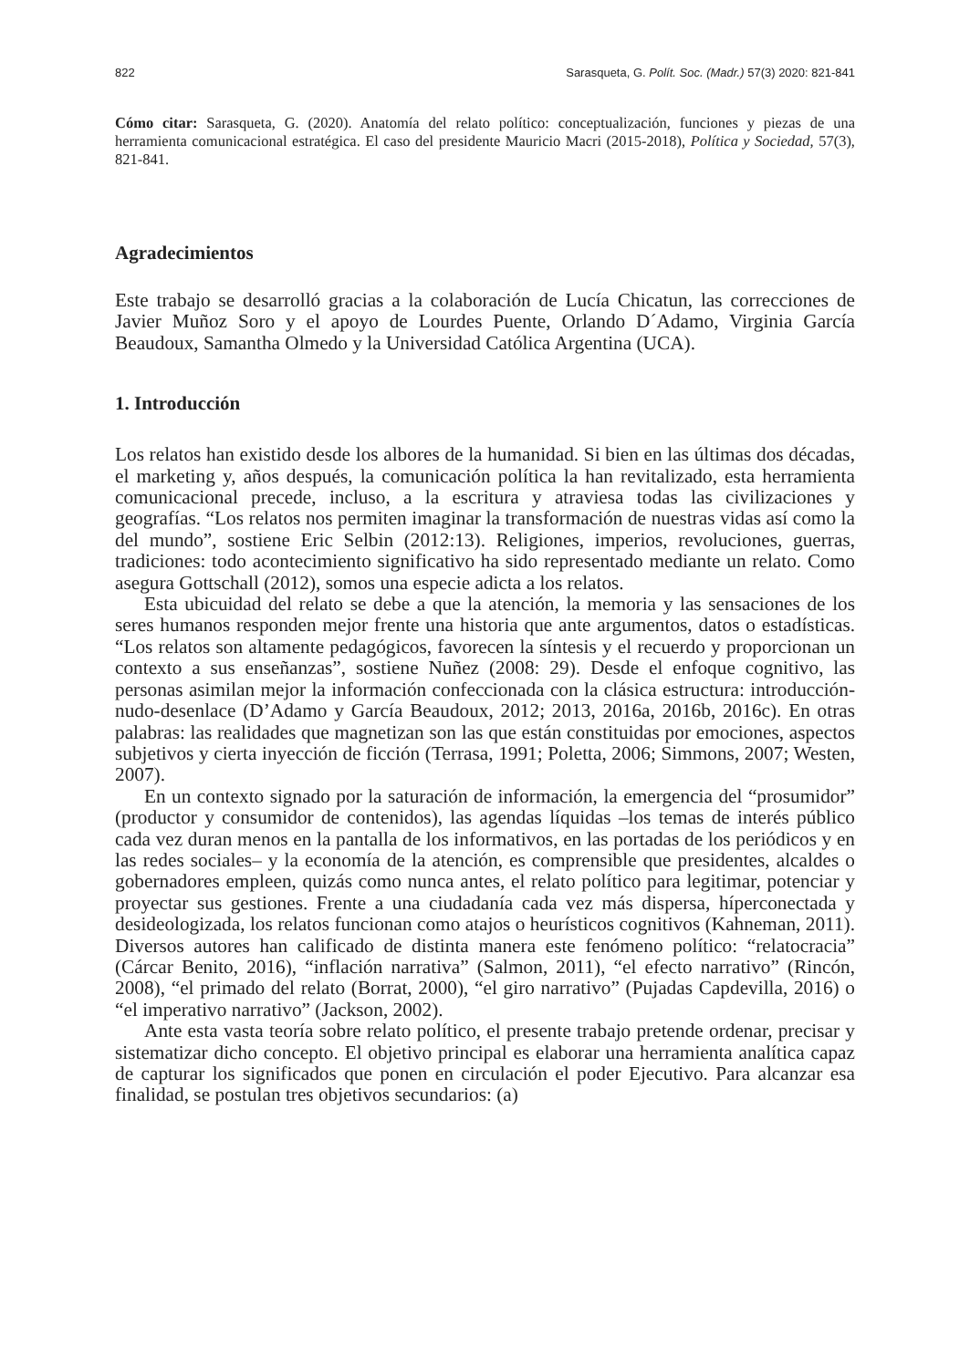822 Sarasqueta, G. Polít. Soc. (Madr.) 57(3) 2020: 821-841
Cómo citar: Sarasqueta, G. (2020). Anatomía del relato político: conceptualización, funciones y piezas de una herramienta comunicacional estratégica. El caso del presidente Mauricio Macri (2015-2018), Política y Sociedad, 57(3), 821-841.
Agradecimientos
Este trabajo se desarrolló gracias a la colaboración de Lucía Chicatun, las correcciones de Javier Muñoz Soro y el apoyo de Lourdes Puente, Orlando D´Adamo, Virginia García Beaudoux, Samantha Olmedo y la Universidad Católica Argentina (UCA).
1. Introducción
Los relatos han existido desde los albores de la humanidad. Si bien en las últimas dos décadas, el marketing y, años después, la comunicación política la han revitalizado, esta herramienta comunicacional precede, incluso, a la escritura y atraviesa todas las civilizaciones y geografías. “Los relatos nos permiten imaginar la transformación de nuestras vidas así como la del mundo”, sostiene Eric Selbin (2012:13). Religiones, imperios, revoluciones, guerras, tradiciones: todo acontecimiento significativo ha sido representado mediante un relato. Como asegura Gottschall (2012), somos una especie adicta a los relatos.
Esta ubicuidad del relato se debe a que la atención, la memoria y las sensaciones de los seres humanos responden mejor frente una historia que ante argumentos, datos o estadísticas. “Los relatos son altamente pedagógicos, favorecen la síntesis y el recuerdo y proporcionan un contexto a sus enseñanzas”, sostiene Nuñez (2008: 29). Desde el enfoque cognitivo, las personas asimilan mejor la información confeccionada con la clásica estructura: introducción-nudo-desenlace (D’Adamo y García Beaudoux, 2012; 2013, 2016a, 2016b, 2016c). En otras palabras: las realidades que magnetizan son las que están constituidas por emociones, aspectos subjetivos y cierta inyección de ficción (Terrasa, 1991; Poletta, 2006; Simmons, 2007; Westen, 2007).
En un contexto signado por la saturación de información, la emergencia del “prosumidor” (productor y consumidor de contenidos), las agendas líquidas –los temas de interés público cada vez duran menos en la pantalla de los informativos, en las portadas de los periódicos y en las redes sociales– y la economía de la atención, es comprensible que presidentes, alcaldes o gobernadores empleen, quizás como nunca antes, el relato político para legitimar, potenciar y proyectar sus gestiones. Frente a una ciudadanía cada vez más dispersa, híperconectada y desideologizada, los relatos funcionan como atajos o heurísticos cognitivos (Kahneman, 2011). Diversos autores han calificado de distinta manera este fenómeno político: “relatocracia” (Cárcar Benito, 2016), “inflación narrativa” (Salmon, 2011), “el efecto narrativo” (Rincón, 2008), “el primado del relato (Borrat, 2000), “el giro narrativo” (Pujadas Capdevilla, 2016) o “el imperativo narrativo” (Jackson, 2002).
Ante esta vasta teoría sobre relato político, el presente trabajo pretende ordenar, precisar y sistematizar dicho concepto. El objetivo principal es elaborar una herramienta analítica capaz de capturar los significados que ponen en circulación el poder Ejecutivo. Para alcanzar esa finalidad, se postulan tres objetivos secundarios: (a)